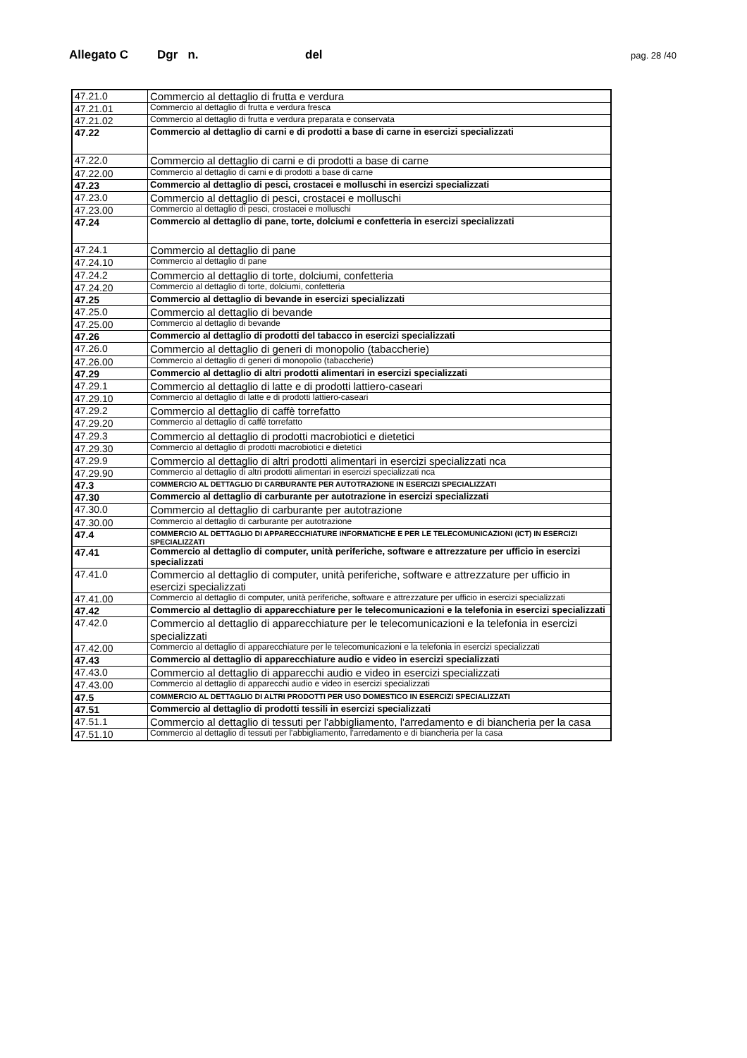Allegato C Dgr n. del pag. 28 /40
| 47.21.0 | Commercio al dettaglio di frutta e verdura |
| 47.21.01 | Commercio al dettaglio di frutta e verdura fresca |
| 47.21.02 | Commercio al dettaglio di frutta e verdura preparata e conservata |
| 47.22 | Commercio al dettaglio di carni e di prodotti a base di carne in esercizi specializzati |
| 47.22.0 | Commercio al dettaglio di carni e di prodotti a base di carne |
| 47.22.00 | Commercio al dettaglio di carni e di prodotti a base di carne |
| 47.23 | Commercio al dettaglio di pesci, crostacei e molluschi in esercizi specializzati |
| 47.23.0 | Commercio al dettaglio di pesci, crostacei e molluschi |
| 47.23.00 | Commercio al dettaglio di pesci, crostacei e molluschi |
| 47.24 | Commercio al dettaglio di pane, torte, dolciumi e confetteria in esercizi specializzati |
| 47.24.1 | Commercio al dettaglio di pane |
| 47.24.10 | Commercio al dettaglio di pane |
| 47.24.2 | Commercio al dettaglio di torte, dolciumi, confetteria |
| 47.24.20 | Commercio al dettaglio di torte, dolciumi, confetteria |
| 47.25 | Commercio al dettaglio di bevande in esercizi specializzati |
| 47.25.0 | Commercio al dettaglio di bevande |
| 47.25.00 | Commercio al dettaglio di bevande |
| 47.26 | Commercio al dettaglio di prodotti del tabacco in esercizi specializzati |
| 47.26.0 | Commercio al dettaglio di generi di monopolio (tabaccherie) |
| 47.26.00 | Commercio al dettaglio di generi di monopolio (tabaccherie) |
| 47.29 | Commercio al dettaglio di altri prodotti alimentari in esercizi specializzati |
| 47.29.1 | Commercio al dettaglio di latte e di prodotti lattiero-caseari |
| 47.29.10 | Commercio al dettaglio di latte e di prodotti lattiero-caseari |
| 47.29.2 | Commercio al dettaglio di caffè torrefatto |
| 47.29.20 | Commercio al dettaglio di caffè torrefatto |
| 47.29.3 | Commercio al dettaglio di prodotti macrobiotici e dietetici |
| 47.29.30 | Commercio al dettaglio di prodotti macrobiotici e dietetici |
| 47.29.9 | Commercio al dettaglio di altri prodotti alimentari in esercizi specializzati nca |
| 47.29.90 | Commercio al dettaglio di altri prodotti alimentari in esercizi specializzati nca |
| 47.3 | COMMERCIO AL DETTAGLIO DI CARBURANTE PER AUTOTRAZIONE IN ESERCIZI SPECIALIZZATI |
| 47.30 | Commercio al dettaglio di carburante per autotrazione in esercizi specializzati |
| 47.30.0 | Commercio al dettaglio di carburante per autotrazione |
| 47.30.00 | Commercio al dettaglio di carburante per autotrazione |
| 47.4 | COMMERCIO AL DETTAGLIO DI APPARECCHIATURE INFORMATICHE E PER LE TELECOMUNICAZIONI (ICT) IN ESERCIZI SPECIALIZZATI |
| 47.41 | Commercio al dettaglio di computer, unità periferiche, software e attrezzature per ufficio in esercizi specializzati |
| 47.41.0 | Commercio al dettaglio di computer, unità periferiche, software e attrezzature per ufficio in esercizi specializzati |
| 47.41.00 | Commercio al dettaglio di computer, unità periferiche, software e attrezzature per ufficio in esercizi specializzati |
| 47.42 | Commercio al dettaglio di apparecchiature per le telecomunicazioni e la telefonia in esercizi specializzati |
| 47.42.0 | Commercio al dettaglio di apparecchiature per le telecomunicazioni e la telefonia in esercizi specializzati |
| 47.42.00 | Commercio al dettaglio di apparecchiature per le telecomunicazioni e la telefonia in esercizi specializzati |
| 47.43 | Commercio al dettaglio di apparecchiature audio e video in esercizi specializzati |
| 47.43.0 | Commercio al dettaglio di apparecchi audio e video in esercizi specializzati |
| 47.43.00 | Commercio al dettaglio di apparecchi audio e video in esercizi specializzati |
| 47.5 | COMMERCIO AL DETTAGLIO DI ALTRI PRODOTTI PER USO DOMESTICO IN ESERCIZI SPECIALIZZATI |
| 47.51 | Commercio al dettaglio di prodotti tessili in esercizi specializzati |
| 47.51.1 | Commercio al dettaglio di tessuti per l'abbigliamento, l'arredamento e di biancheria per la casa |
| 47.51.10 | Commercio al dettaglio di tessuti per l'abbigliamento, l'arredamento e di biancheria per la casa |